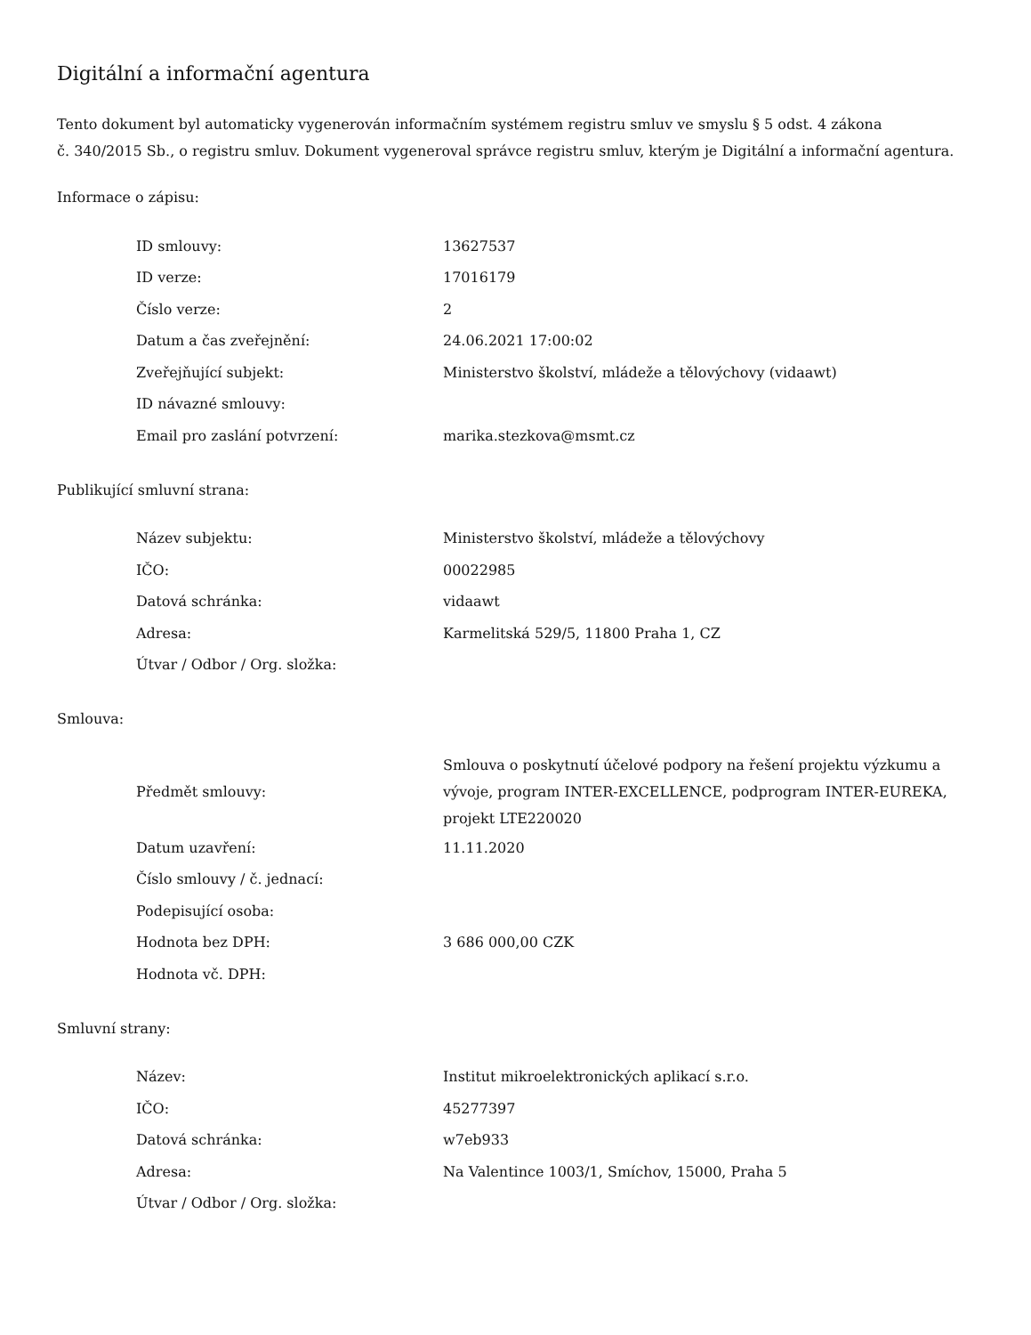Digitální a informační agentura
Tento dokument byl automaticky vygenerován informačním systémem registru smluv ve smyslu § 5 odst. 4 zákona
č. 340/2015 Sb., o registru smluv. Dokument vygeneroval správce registru smluv, kterým je Digitální a informační agentura.
Informace o zápisu:
| ID smlouvy: | 13627537 |
| ID verze: | 17016179 |
| Číslo verze: | 2 |
| Datum a čas zveřejnění: | 24.06.2021 17:00:02 |
| Zveřejňující subjekt: | Ministerstvo školství, mládeže a tělovýchovy (vidaawt) |
| ID návazné smlouvy: | |
| Email pro zaslání potvrzení: | marika.stezkova@msmt.cz |
Publikující smluvní strana:
| Název subjektu: | Ministerstvo školství, mládeže a tělovýchovy |
| IČO: | 00022985 |
| Datová schránka: | vidaawt |
| Adresa: | Karmelitská 529/5, 11800 Praha 1, CZ |
| Útvar / Odbor / Org. složka: | |
Smlouva:
| Předmět smlouvy: | Smlouva o poskytnutí účelové podpory na řešení projektu výzkumu a vývoje, program INTER-EXCELLENCE, podprogram INTER-EUREKA, projekt LTE220020 |
| Datum uzavření: | 11.11.2020 |
| Číslo smlouvy / č. jednací: | |
| Podepisující osoba: | |
| Hodnota bez DPH: | 3 686 000,00 CZK |
| Hodnota vč. DPH: | |
Smluvní strany:
| Název: | Institut mikroelektronických aplikací s.r.o. |
| IČO: | 45277397 |
| Datová schránka: | w7eb933 |
| Adresa: | Na Valentince 1003/1, Smíchov, 15000, Praha 5 |
| Útvar / Odbor / Org. složka: | |